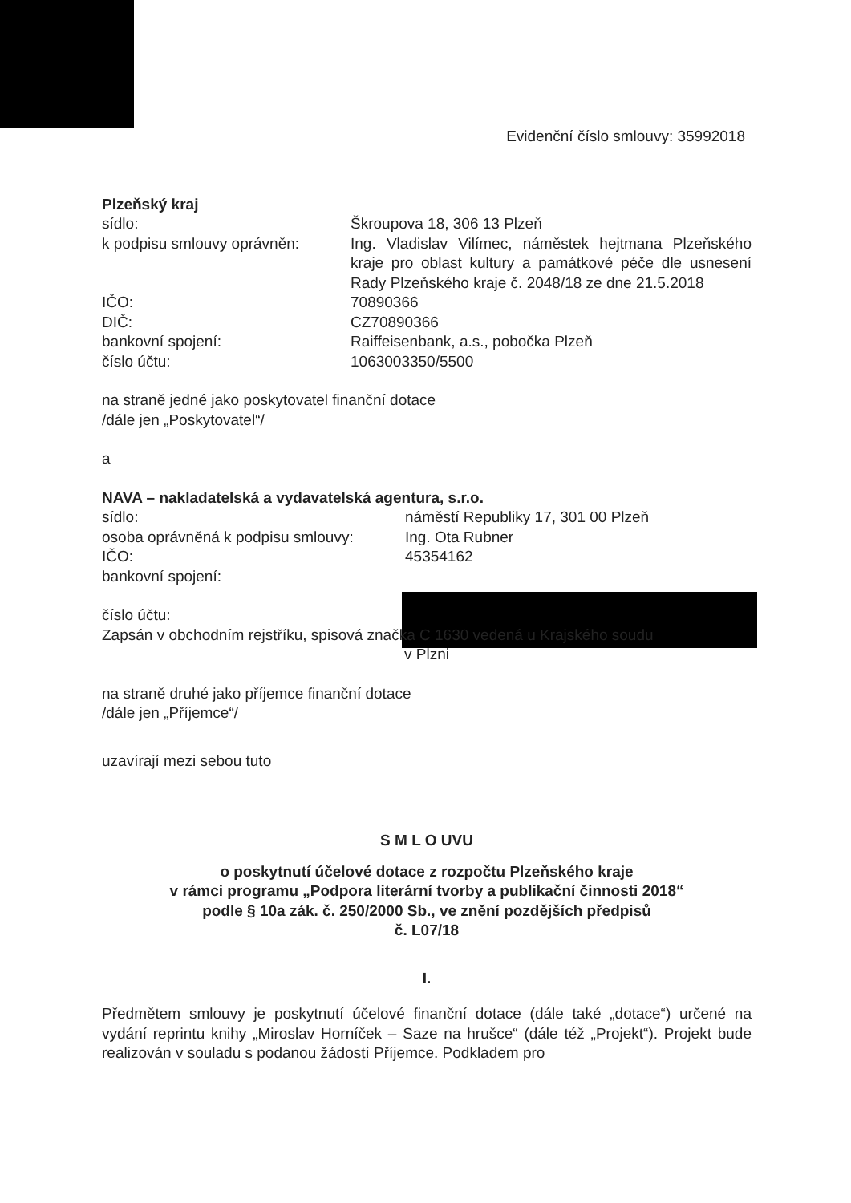Evidenční číslo smlouvy: 35992018
Plzeňský kraj
sídlo: Škroupova 18, 306 13 Plzeň
k podpisu smlouvy oprávněn: Ing. Vladislav Vilímec, náměstek hejtmana Plzeňského kraje pro oblast kultury a památkové péče dle usnesení Rady Plzeňského kraje č. 2048/18 ze dne 21.5.2018
IČO: 70890366
DIČ: CZ70890366
bankovní spojení: Raiffeisenbank, a.s., pobočka Plzeň
číslo účtu: 1063003350/5500
na straně jedné jako poskytovatel finanční dotace
/dále jen „Poskytovatel“/
a
NAVA – nakladatelská a vydavatelská agentura, s.r.o.
sídlo: náměstí Republiky 17, 301 00 Plzeň
osoba oprávněná k podpisu smlouvy:
Ing. Ota Rubner
IČO: 45354162
bankovní spojení:
číslo účtu:
Zapsán v obchodním rejstříku, spisová značka C 1630 vedená u Krajského soudu
v Plzni
na straně druhé jako příjemce finanční dotace
/dále jen „Příjemce“/
uzavírají mezi sebou tuto
S M L O UVU
o poskytnutí účelové dotace z rozpočtu Plzeňského kraje
v rámci programu „Podpora literární tvorby a publikační činnosti 2018“
podle § 10a zák. č. 250/2000 Sb., ve znění pozdějších předpisů
č. L07/18
I.
Předmětem smlouvy je poskytnutí účelové finanční dotace (dále také „dotace“) určené na vydání reprintu knihy „Miroslav Horníček – Saze na hrušce“ (dále též „Projekt“). Projekt bude realizován v souladu s podanou žádostí Příjemce. Podkladem pro